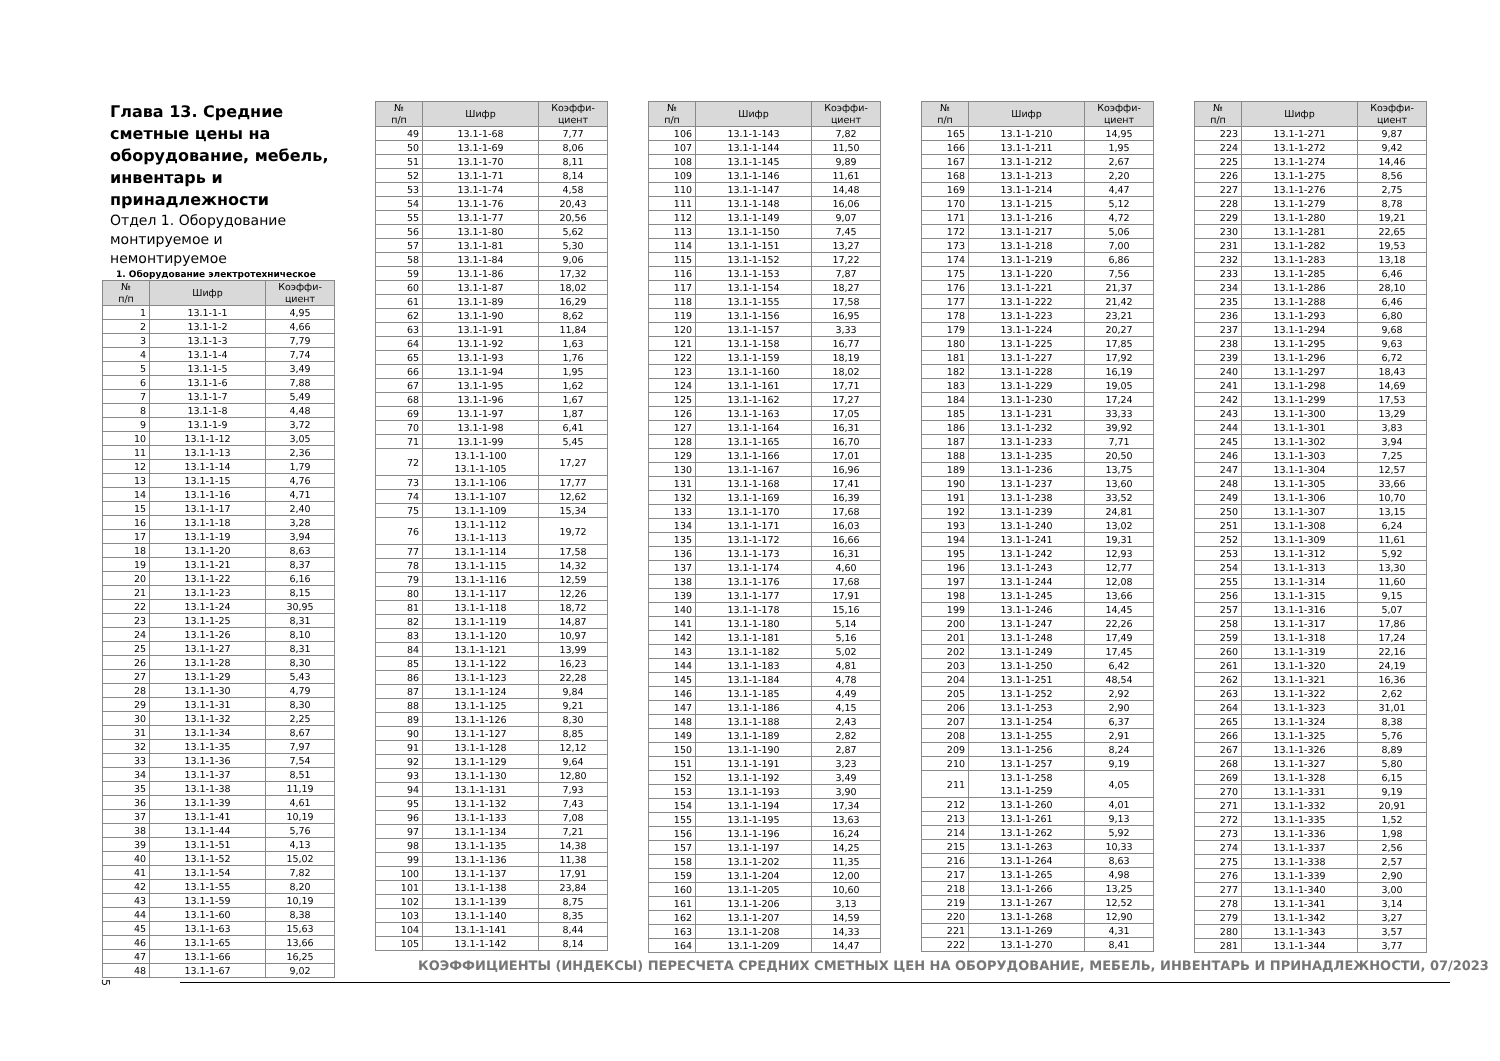Глава 13. Средние сметные цены на оборудование, мебель, инвентарь и принадлежности
Отдел 1. Оборудование монтируемое и немонтируемое
1. Оборудование электротехническое
| № п/п | Шифр | Коэффи- циент |
| --- | --- | --- |
| 1 | 13.1-1-1 | 4,95 |
| 2 | 13.1-1-2 | 4,66 |
| 3 | 13.1-1-3 | 7,79 |
| 4 | 13.1-1-4 | 7,74 |
| 5 | 13.1-1-5 | 3,49 |
| 6 | 13.1-1-6 | 7,88 |
| 7 | 13.1-1-7 | 5,49 |
| 8 | 13.1-1-8 | 4,48 |
| 9 | 13.1-1-9 | 3,72 |
| 10 | 13.1-1-12 | 3,05 |
| 11 | 13.1-1-13 | 2,36 |
| 12 | 13.1-1-14 | 1,79 |
| 13 | 13.1-1-15 | 4,76 |
| 14 | 13.1-1-16 | 4,71 |
| 15 | 13.1-1-17 | 2,40 |
| 16 | 13.1-1-18 | 3,28 |
| 17 | 13.1-1-19 | 3,94 |
| 18 | 13.1-1-20 | 8,63 |
| 19 | 13.1-1-21 | 8,37 |
| 20 | 13.1-1-22 | 6,16 |
| 21 | 13.1-1-23 | 8,15 |
| 22 | 13.1-1-24 | 30,95 |
| 23 | 13.1-1-25 | 8,31 |
| 24 | 13.1-1-26 | 8,10 |
| 25 | 13.1-1-27 | 8,31 |
| 26 | 13.1-1-28 | 8,30 |
| 27 | 13.1-1-29 | 5,43 |
| 28 | 13.1-1-30 | 4,79 |
| 29 | 13.1-1-31 | 8,30 |
| 30 | 13.1-1-32 | 2,25 |
| 31 | 13.1-1-34 | 8,67 |
| 32 | 13.1-1-35 | 7,97 |
| 33 | 13.1-1-36 | 7,54 |
| 34 | 13.1-1-37 | 8,51 |
| 35 | 13.1-1-38 | 11,19 |
| 36 | 13.1-1-39 | 4,61 |
| 37 | 13.1-1-41 | 10,19 |
| 38 | 13.1-1-44 | 5,76 |
| 39 | 13.1-1-51 | 4,13 |
| 40 | 13.1-1-52 | 15,02 |
| 41 | 13.1-1-54 | 7,82 |
| 42 | 13.1-1-55 | 8,20 |
| 43 | 13.1-1-59 | 10,19 |
| 44 | 13.1-1-60 | 8,38 |
| 45 | 13.1-1-63 | 15,63 |
| 46 | 13.1-1-65 | 13,66 |
| 47 | 13.1-1-66 | 16,25 |
| 48 | 13.1-1-67 | 9,02 |
| № п/п | Шифр | Коэффи- циент |
| --- | --- | --- |
| 49 | 13.1-1-68 | 7,77 |
| 50 | 13.1-1-69 | 8,06 |
| 51 | 13.1-1-70 | 8,11 |
| 52 | 13.1-1-71 | 8,14 |
| 53 | 13.1-1-74 | 4,58 |
| 54 | 13.1-1-76 | 20,43 |
| 55 | 13.1-1-77 | 20,56 |
| 56 | 13.1-1-80 | 5,62 |
| 57 | 13.1-1-81 | 5,30 |
| 58 | 13.1-1-84 | 9,06 |
| 59 | 13.1-1-86 | 17,32 |
| 60 | 13.1-1-87 | 18,02 |
| 61 | 13.1-1-89 | 16,29 |
| 62 | 13.1-1-90 | 8,62 |
| 63 | 13.1-1-91 | 11,84 |
| 64 | 13.1-1-92 | 1,63 |
| 65 | 13.1-1-93 | 1,76 |
| 66 | 13.1-1-94 | 1,95 |
| 67 | 13.1-1-95 | 1,62 |
| 68 | 13.1-1-96 | 1,67 |
| 69 | 13.1-1-97 | 1,87 |
| 70 | 13.1-1-98 | 6,41 |
| 71 | 13.1-1-99 | 5,45 |
| 72 | 13.1-1-100 13.1-1-105 | 17,27 |
| 73 | 13.1-1-106 | 17,77 |
| 74 | 13.1-1-107 | 12,62 |
| 75 | 13.1-1-109 | 15,34 |
| 76 | 13.1-1-112 13.1-1-113 | 19,72 |
| 77 | 13.1-1-114 | 17,58 |
| 78 | 13.1-1-115 | 14,32 |
| 79 | 13.1-1-116 | 12,59 |
| 80 | 13.1-1-117 | 12,26 |
| 81 | 13.1-1-118 | 18,72 |
| 82 | 13.1-1-119 | 14,87 |
| 83 | 13.1-1-120 | 10,97 |
| 84 | 13.1-1-121 | 13,99 |
| 85 | 13.1-1-122 | 16,23 |
| 86 | 13.1-1-123 | 22,28 |
| 87 | 13.1-1-124 | 9,84 |
| 88 | 13.1-1-125 | 9,21 |
| 89 | 13.1-1-126 | 8,30 |
| 90 | 13.1-1-127 | 8,85 |
| 91 | 13.1-1-128 | 12,12 |
| 92 | 13.1-1-129 | 9,64 |
| 93 | 13.1-1-130 | 12,80 |
| 94 | 13.1-1-131 | 7,93 |
| 95 | 13.1-1-132 | 7,43 |
| 96 | 13.1-1-133 | 7,08 |
| 97 | 13.1-1-134 | 7,21 |
| 98 | 13.1-1-135 | 14,38 |
| 99 | 13.1-1-136 | 11,38 |
| 100 | 13.1-1-137 | 17,91 |
| 101 | 13.1-1-138 | 23,84 |
| 102 | 13.1-1-139 | 8,75 |
| 103 | 13.1-1-140 | 8,35 |
| 104 | 13.1-1-141 | 8,44 |
| 105 | 13.1-1-142 | 8,14 |
| № п/п | Шифр | Коэффи- циент |
| --- | --- | --- |
| 106 | 13.1-1-143 | 7,82 |
| 107 | 13.1-1-144 | 11,50 |
| 108 | 13.1-1-145 | 9,89 |
| 109 | 13.1-1-146 | 11,61 |
| 110 | 13.1-1-147 | 14,48 |
| 111 | 13.1-1-148 | 16,06 |
| 112 | 13.1-1-149 | 9,07 |
| 113 | 13.1-1-150 | 7,45 |
| 114 | 13.1-1-151 | 13,27 |
| 115 | 13.1-1-152 | 17,22 |
| 116 | 13.1-1-153 | 7,87 |
| 117 | 13.1-1-154 | 18,27 |
| 118 | 13.1-1-155 | 17,58 |
| 119 | 13.1-1-156 | 16,95 |
| 120 | 13.1-1-157 | 3,33 |
| 121 | 13.1-1-158 | 16,77 |
| 122 | 13.1-1-159 | 18,19 |
| 123 | 13.1-1-160 | 18,02 |
| 124 | 13.1-1-161 | 17,71 |
| 125 | 13.1-1-162 | 17,27 |
| 126 | 13.1-1-163 | 17,05 |
| 127 | 13.1-1-164 | 16,31 |
| 128 | 13.1-1-165 | 16,70 |
| 129 | 13.1-1-166 | 17,01 |
| 130 | 13.1-1-167 | 16,96 |
| 131 | 13.1-1-168 | 17,41 |
| 132 | 13.1-1-169 | 16,39 |
| 133 | 13.1-1-170 | 17,68 |
| 134 | 13.1-1-171 | 16,03 |
| 135 | 13.1-1-172 | 16,66 |
| 136 | 13.1-1-173 | 16,31 |
| 137 | 13.1-1-174 | 4,60 |
| 138 | 13.1-1-176 | 17,68 |
| 139 | 13.1-1-177 | 17,91 |
| 140 | 13.1-1-178 | 15,16 |
| 141 | 13.1-1-180 | 5,14 |
| 142 | 13.1-1-181 | 5,16 |
| 143 | 13.1-1-182 | 5,02 |
| 144 | 13.1-1-183 | 4,81 |
| 145 | 13.1-1-184 | 4,78 |
| 146 | 13.1-1-185 | 4,49 |
| 147 | 13.1-1-186 | 4,15 |
| 148 | 13.1-1-188 | 2,43 |
| 149 | 13.1-1-189 | 2,82 |
| 150 | 13.1-1-190 | 2,87 |
| 151 | 13.1-1-191 | 3,23 |
| 152 | 13.1-1-192 | 3,49 |
| 153 | 13.1-1-193 | 3,90 |
| 154 | 13.1-1-194 | 17,34 |
| 155 | 13.1-1-195 | 13,63 |
| 156 | 13.1-1-196 | 16,24 |
| 157 | 13.1-1-197 | 14,25 |
| 158 | 13.1-1-202 | 11,35 |
| 159 | 13.1-1-204 | 12,00 |
| 160 | 13.1-1-205 | 10,60 |
| 161 | 13.1-1-206 | 3,13 |
| 162 | 13.1-1-207 | 14,59 |
| 163 | 13.1-1-208 | 14,33 |
| 164 | 13.1-1-209 | 14,47 |
| № п/п | Шифр | Коэффи- циент |
| --- | --- | --- |
| 165 | 13.1-1-210 | 14,95 |
| 166 | 13.1-1-211 | 1,95 |
| 167 | 13.1-1-212 | 2,67 |
| 168 | 13.1-1-213 | 2,20 |
| 169 | 13.1-1-214 | 4,47 |
| 170 | 13.1-1-215 | 5,12 |
| 171 | 13.1-1-216 | 4,72 |
| 172 | 13.1-1-217 | 5,06 |
| 173 | 13.1-1-218 | 7,00 |
| 174 | 13.1-1-219 | 6,86 |
| 175 | 13.1-1-220 | 7,56 |
| 176 | 13.1-1-221 | 21,37 |
| 177 | 13.1-1-222 | 21,42 |
| 178 | 13.1-1-223 | 23,21 |
| 179 | 13.1-1-224 | 20,27 |
| 180 | 13.1-1-225 | 17,85 |
| 181 | 13.1-1-227 | 17,92 |
| 182 | 13.1-1-228 | 16,19 |
| 183 | 13.1-1-229 | 19,05 |
| 184 | 13.1-1-230 | 17,24 |
| 185 | 13.1-1-231 | 33,33 |
| 186 | 13.1-1-232 | 39,92 |
| 187 | 13.1-1-233 | 7,71 |
| 188 | 13.1-1-235 | 20,50 |
| 189 | 13.1-1-236 | 13,75 |
| 190 | 13.1-1-237 | 13,60 |
| 191 | 13.1-1-238 | 33,52 |
| 192 | 13.1-1-239 | 24,81 |
| 193 | 13.1-1-240 | 13,02 |
| 194 | 13.1-1-241 | 19,31 |
| 195 | 13.1-1-242 | 12,93 |
| 196 | 13.1-1-243 | 12,77 |
| 197 | 13.1-1-244 | 12,08 |
| 198 | 13.1-1-245 | 13,66 |
| 199 | 13.1-1-246 | 14,45 |
| 200 | 13.1-1-247 | 22,26 |
| 201 | 13.1-1-248 | 17,49 |
| 202 | 13.1-1-249 | 17,45 |
| 203 | 13.1-1-250 | 6,42 |
| 204 | 13.1-1-251 | 48,54 |
| 205 | 13.1-1-252 | 2,92 |
| 206 | 13.1-1-253 | 2,90 |
| 207 | 13.1-1-254 | 6,37 |
| 208 | 13.1-1-255 | 2,91 |
| 209 | 13.1-1-256 | 8,24 |
| 210 | 13.1-1-257 | 9,19 |
| 211 | 13.1-1-258 13.1-1-259 | 4,05 |
| 212 | 13.1-1-260 | 4,01 |
| 213 | 13.1-1-261 | 9,13 |
| 214 | 13.1-1-262 | 5,92 |
| 215 | 13.1-1-263 | 10,33 |
| 216 | 13.1-1-264 | 8,63 |
| 217 | 13.1-1-265 | 4,98 |
| 218 | 13.1-1-266 | 13,25 |
| 219 | 13.1-1-267 | 12,52 |
| 220 | 13.1-1-268 | 12,90 |
| 221 | 13.1-1-269 | 4,31 |
| 222 | 13.1-1-270 | 8,41 |
| № п/п | Шифр | Коэффи- циент |
| --- | --- | --- |
| 223 | 13.1-1-271 | 9,87 |
| 224 | 13.1-1-272 | 9,42 |
| 225 | 13.1-1-274 | 14,46 |
| 226 | 13.1-1-275 | 8,56 |
| 227 | 13.1-1-276 | 2,75 |
| 228 | 13.1-1-279 | 8,78 |
| 229 | 13.1-1-280 | 19,21 |
| 230 | 13.1-1-281 | 22,65 |
| 231 | 13.1-1-282 | 19,53 |
| 232 | 13.1-1-283 | 13,18 |
| 233 | 13.1-1-285 | 6,46 |
| 234 | 13.1-1-286 | 28,10 |
| 235 | 13.1-1-288 | 6,46 |
| 236 | 13.1-1-293 | 6,80 |
| 237 | 13.1-1-294 | 9,68 |
| 238 | 13.1-1-295 | 9,63 |
| 239 | 13.1-1-296 | 6,72 |
| 240 | 13.1-1-297 | 18,43 |
| 241 | 13.1-1-298 | 14,69 |
| 242 | 13.1-1-299 | 17,53 |
| 243 | 13.1-1-300 | 13,29 |
| 244 | 13.1-1-301 | 3,83 |
| 245 | 13.1-1-302 | 3,94 |
| 246 | 13.1-1-303 | 7,25 |
| 247 | 13.1-1-304 | 12,57 |
| 248 | 13.1-1-305 | 33,66 |
| 249 | 13.1-1-306 | 10,70 |
| 250 | 13.1-1-307 | 13,15 |
| 251 | 13.1-1-308 | 6,24 |
| 252 | 13.1-1-309 | 11,61 |
| 253 | 13.1-1-312 | 5,92 |
| 254 | 13.1-1-313 | 13,30 |
| 255 | 13.1-1-314 | 11,60 |
| 256 | 13.1-1-315 | 9,15 |
| 257 | 13.1-1-316 | 5,07 |
| 258 | 13.1-1-317 | 17,86 |
| 259 | 13.1-1-318 | 17,24 |
| 260 | 13.1-1-319 | 22,16 |
| 261 | 13.1-1-320 | 24,19 |
| 262 | 13.1-1-321 | 16,36 |
| 263 | 13.1-1-322 | 2,62 |
| 264 | 13.1-1-323 | 31,01 |
| 265 | 13.1-1-324 | 8,38 |
| 266 | 13.1-1-325 | 5,76 |
| 267 | 13.1-1-326 | 8,89 |
| 268 | 13.1-1-327 | 5,80 |
| 269 | 13.1-1-328 | 6,15 |
| 270 | 13.1-1-331 | 9,19 |
| 271 | 13.1-1-332 | 20,91 |
| 272 | 13.1-1-335 | 1,52 |
| 273 | 13.1-1-336 | 1,98 |
| 274 | 13.1-1-337 | 2,56 |
| 275 | 13.1-1-338 | 2,57 |
| 276 | 13.1-1-339 | 2,90 |
| 277 | 13.1-1-340 | 3,00 |
| 278 | 13.1-1-341 | 3,14 |
| 279 | 13.1-1-342 | 3,27 |
| 280 | 13.1-1-343 | 3,57 |
| 281 | 13.1-1-344 | 3,77 |
КОЭФФИЦИЕНТЫ (ИНДЕКСЫ) ПЕРЕСЧЕТА СРЕДНИХ СМЕТНЫХ ЦЕН НА ОБОРУДОВАНИЕ, МЕБЕЛЬ, ИНВЕНТАРЬ И ПРИНАДЛЕЖНОСТИ, 07/2023
5